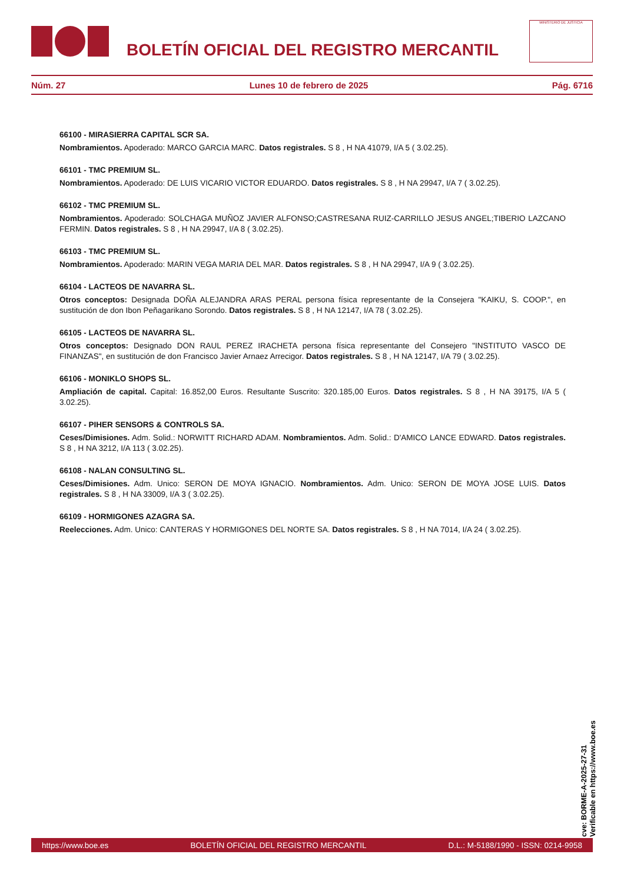BOLETÍN OFICIAL DEL REGISTRO MERCANTIL
MINISTERIO DE JUSTICIA
Núm. 27 Lunes 10 de febrero de 2025 Pág. 6716
66100 - MIRASIERRA CAPITAL SCR SA.
Nombramientos. Apoderado: MARCO GARCIA MARC. Datos registrales. S 8 , H NA 41079, I/A 5 ( 3.02.25).
66101 - TMC PREMIUM SL.
Nombramientos. Apoderado: DE LUIS VICARIO VICTOR EDUARDO. Datos registrales. S 8 , H NA 29947, I/A 7 ( 3.02.25).
66102 - TMC PREMIUM SL.
Nombramientos. Apoderado: SOLCHAGA MUÑOZ JAVIER ALFONSO;CASTRESANA RUIZ-CARRILLO JESUS ANGEL;TIBERIO LAZCANO FERMIN. Datos registrales. S 8 , H NA 29947, I/A 8 ( 3.02.25).
66103 - TMC PREMIUM SL.
Nombramientos. Apoderado: MARIN VEGA MARIA DEL MAR. Datos registrales. S 8 , H NA 29947, I/A 9 ( 3.02.25).
66104 - LACTEOS DE NAVARRA SL.
Otros conceptos: Designada DOÑA ALEJANDRA ARAS PERAL persona física representante de la Consejera "KAIKU, S. COOP.", en sustitución de don Ibon Peñagarikano Sorondo. Datos registrales. S 8 , H NA 12147, I/A 78 ( 3.02.25).
66105 - LACTEOS DE NAVARRA SL.
Otros conceptos: Designado DON RAUL PEREZ IRACHETA persona física representante del Consejero "INSTITUTO VASCO DE FINANZAS", en sustitución de don Francisco Javier Arnaez Arrecigor. Datos registrales. S 8 , H NA 12147, I/A 79 ( 3.02.25).
66106 - MONIKLO SHOPS SL.
Ampliación de capital. Capital: 16.852,00 Euros. Resultante Suscrito: 320.185,00 Euros. Datos registrales. S 8 , H NA 39175, I/A 5 ( 3.02.25).
66107 - PIHER SENSORS & CONTROLS SA.
Ceses/Dimisiones. Adm. Solid.: NORWITT RICHARD ADAM. Nombramientos. Adm. Solid.: D'AMICO LANCE EDWARD. Datos registrales. S 8 , H NA 3212, I/A 113 ( 3.02.25).
66108 - NALAN CONSULTING SL.
Ceses/Dimisiones. Adm. Unico: SERON DE MOYA IGNACIO. Nombramientos. Adm. Unico: SERON DE MOYA JOSE LUIS. Datos registrales. S 8 , H NA 33009, I/A 3 ( 3.02.25).
66109 - HORMIGONES AZAGRA SA.
Reelecciones. Adm. Unico: CANTERAS Y HORMIGONES DEL NORTE SA. Datos registrales. S 8 , H NA 7014, I/A 24 ( 3.02.25).
cve: BORME-A-2025-27-31
Verificable en https://www.boe.es
https://www.boe.es BOLETÍN OFICIAL DEL REGISTRO MERCANTIL D.L.: M-5188/1990 - ISSN: 0214-9958